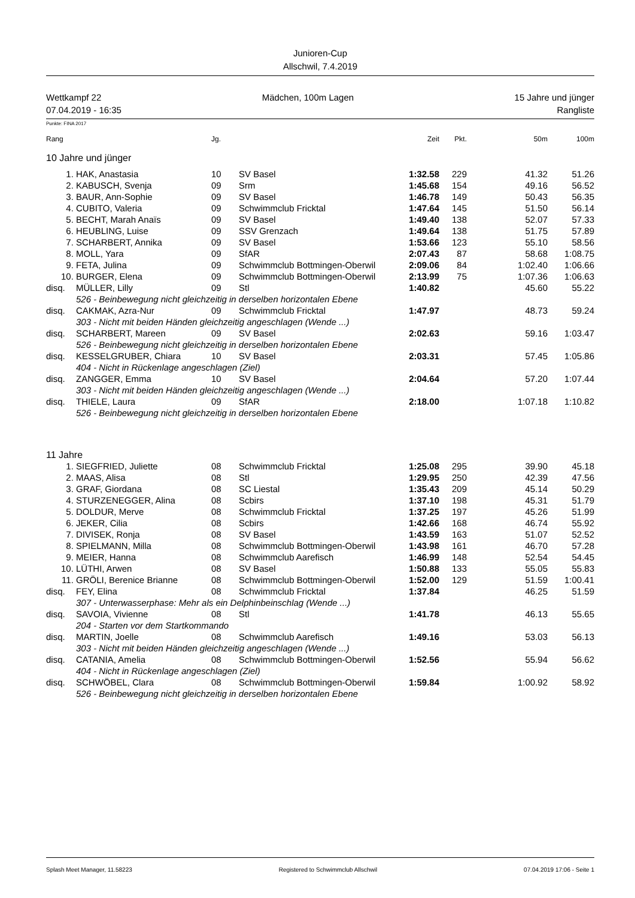Junioren-Cup
Allschwil, 7.4.2019
Wettkampf 22 Mädchen, 100m Lagen 15 Jahre und jünger
07.04.2019 - 16:35 Rangliste
Punkte: FINA 2017
| Rang | | Jg. | | Zeit | Pkt. | 50m | 100m |
| --- | --- | --- | --- | --- | --- | --- | --- |
| 10 Jahre und jünger | | | | | | | |
| 1. | HAK, Anastasia | 10 | SV Basel | 1:32.58 | 229 | 41.32 | 51.26 |
| 2. | KABUSCH, Svenja | 09 | Srm | 1:45.68 | 154 | 49.16 | 56.52 |
| 3. | BAUR, Ann-Sophie | 09 | SV Basel | 1:46.78 | 149 | 50.43 | 56.35 |
| 4. | CUBITO, Valeria | 09 | Schwimmclub Fricktal | 1:47.64 | 145 | 51.50 | 56.14 |
| 5. | BECHT, Marah Anaïs | 09 | SV Basel | 1:49.40 | 138 | 52.07 | 57.33 |
| 6. | HEUBLING, Luise | 09 | SSV Grenzach | 1:49.64 | 138 | 51.75 | 57.89 |
| 7. | SCHARBERT, Annika | 09 | SV Basel | 1:53.66 | 123 | 55.10 | 58.56 |
| 8. | MOLL, Yara | 09 | SfAR | 2:07.43 | 87 | 58.68 | 1:08.75 |
| 9. | FETA, Julina | 09 | Schwimmclub Bottmingen-Oberwil | 2:09.06 | 84 | 1:02.40 | 1:06.66 |
| 10. | BURGER, Elena | 09 | Schwimmclub Bottmingen-Oberwil | 2:13.99 | 75 | 1:07.36 | 1:06.63 |
| disq. | MÜLLER, Lilly | 09 | Stl | 1:40.82 | | 45.60 | 55.22 |
| | 526 - Beinbewegung nicht gleichzeitig in derselben horizontalen Ebene | | | | | | |
| disq. | CAKMAK, Azra-Nur | 09 | Schwimmclub Fricktal | 1:47.97 | | 48.73 | 59.24 |
| | 303 - Nicht mit beiden Händen gleichzeitig angeschlagen (Wende ...) | | | | | | |
| disq. | SCHARBERT, Mareen | 09 | SV Basel | 2:02.63 | | 59.16 | 1:03.47 |
| | 526 - Beinbewegung nicht gleichzeitig in derselben horizontalen Ebene | | | | | | |
| disq. | KESSELGRUBER, Chiara | 10 | SV Basel | 2:03.31 | | 57.45 | 1:05.86 |
| | 404 - Nicht in Rückenlage angeschlagen (Ziel) | | | | | | |
| disq. | ZANGGER, Emma | 10 | SV Basel | 2:04.64 | | 57.20 | 1:07.44 |
| | 303 - Nicht mit beiden Händen gleichzeitig angeschlagen (Wende ...) | | | | | | |
| disq. | THIELE, Laura | 09 | SfAR | 2:18.00 | | 1:07.18 | 1:10.82 |
| | 526 - Beinbewegung nicht gleichzeitig in derselben horizontalen Ebene | | | | | | |
| 11 Jahre | | | | | | | |
| 1. | SIEGFRIED, Juliette | 08 | Schwimmclub Fricktal | 1:25.08 | 295 | 39.90 | 45.18 |
| 2. | MAAS, Alisa | 08 | Stl | 1:29.95 | 250 | 42.39 | 47.56 |
| 3. | GRAF, Giordana | 08 | SC Liestal | 1:35.43 | 209 | 45.14 | 50.29 |
| 4. | STURZENEGGER, Alina | 08 | Scbirs | 1:37.10 | 198 | 45.31 | 51.79 |
| 5. | DOLDUR, Merve | 08 | Schwimmclub Fricktal | 1:37.25 | 197 | 45.26 | 51.99 |
| 6. | JEKER, Cilia | 08 | Scbirs | 1:42.66 | 168 | 46.74 | 55.92 |
| 7. | DIVISEK, Ronja | 08 | SV Basel | 1:43.59 | 163 | 51.07 | 52.52 |
| 8. | SPIELMANN, Milla | 08 | Schwimmclub Bottmingen-Oberwil | 1:43.98 | 161 | 46.70 | 57.28 |
| 9. | MEIER, Hanna | 08 | Schwimmclub Aarefisch | 1:46.99 | 148 | 52.54 | 54.45 |
| 10. | LÜTHI, Arwen | 08 | SV Basel | 1:50.88 | 133 | 55.05 | 55.83 |
| 11. | GRÖLI, Berenice Brianne | 08 | Schwimmclub Bottmingen-Oberwil | 1:52.00 | 129 | 51.59 | 1:00.41 |
| disq. | FEY, Elina | 08 | Schwimmclub Fricktal | 1:37.84 | | 46.25 | 51.59 |
| | 307 - Unterwasserphase: Mehr als ein Delphinbeinschlag (Wende ...) | | | | | | |
| disq. | SAVOIA, Vivienne | 08 | Stl | 1:41.78 | | 46.13 | 55.65 |
| | 204 - Starten vor dem Startkommando | | | | | | |
| disq. | MARTIN, Joelle | 08 | Schwimmclub Aarefisch | 1:49.16 | | 53.03 | 56.13 |
| | 303 - Nicht mit beiden Händen gleichzeitig angeschlagen (Wende ...) | | | | | | |
| disq. | CATANIA, Amelia | 08 | Schwimmclub Bottmingen-Oberwil | 1:52.56 | | 55.94 | 56.62 |
| | 404 - Nicht in Rückenlage angeschlagen (Ziel) | | | | | | |
| disq. | SCHWÖBEL, Clara | 08 | Schwimmclub Bottmingen-Oberwil | 1:59.84 | | 1:00.92 | 58.92 |
| | 526 - Beinbewegung nicht gleichzeitig in derselben horizontalen Ebene | | | | | | |
Splash Meet Manager, 11.58223 Registered to Schwimmclub Allschwil 07.04.2019 17:06 - Seite 1